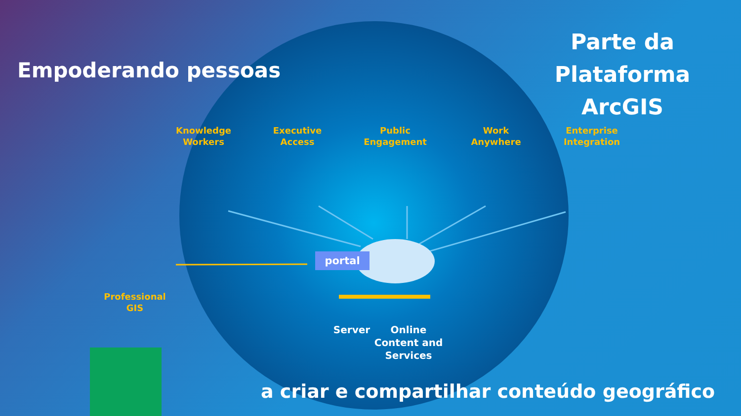Empoderando pessoas
Parte da
Plataforma ArcGIS
Knowledge
Workers
Executive
Access
Public
Engagement
Work
Anywhere
Enterprise
Integration
Professional
GIS
portal
Server
Online
Content and
Services
a criar e compartilhar conteúdo geográfico